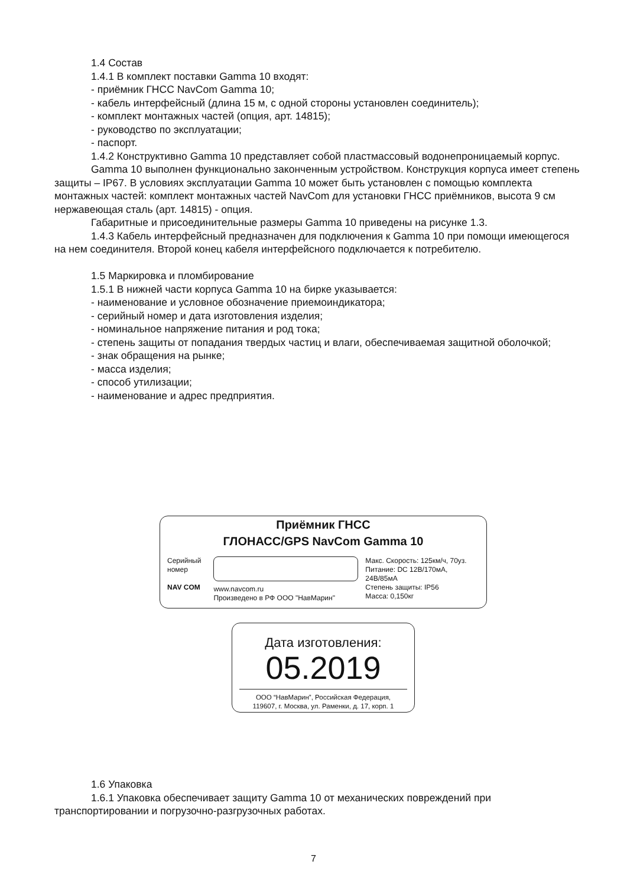1.4 Состав
1.4.1 В комплект поставки Gamma 10 входят:
- приёмник ГНСС NavCom Gamma 10;
- кабель интерфейсный (длина 15 м, с одной стороны установлен соединитель);
- комплект монтажных частей (опция, арт. 14815);
- руководство по эксплуатации;
- паспорт.
1.4.2 Конструктивно Gamma 10 представляет собой пластмассовый водонепроницаемый корпус.
Gamma 10 выполнен функционально законченным устройством. Конструкция корпуса имеет степень защиты – IP67. В условиях эксплуатации Gamma 10 может быть установлен с помощью комплекта монтажных частей: комплект монтажных частей NavCom для установки ГНСС приёмников, высота 9 см нержавеющая сталь (арт. 14815) - опция.
Габаритные и присоединительные размеры Gamma 10 приведены на рисунке 1.3.
1.4.3 Кабель интерфейсный предназначен для подключения к Gamma 10 при помощи имеющегося на нем соединителя. Второй конец кабеля интерфейсного подключается к потребителю.
1.5 Маркировка и пломбирование
1.5.1 В нижней части корпуса Gamma 10 на бирке указывается:
- наименование и условное обозначение приемоиндикатора;
- серийный номер и дата изготовления изделия;
- номинальное напряжение питания и род тока;
- степень защиты от попадания твердых частиц и влаги, обеспечиваемая защитной оболочкой;
- знак обращения на рынке;
- масса изделия;
- способ утилизации;
- наименование и адрес предприятия.
Приёмник ГНСС
ГЛОНАСС/GPS NavCom Gamma 10
Серийный
номер
NAV COM
www.navcom.ru
Произведено в РФ ООО "НавМарин"
Макс. Скорость: 125км/ч, 70уз.
Питание: DC 12В/170мА, 24В/85мА
Степень защиты: IP56
Масса: 0,150кг
Дата изготовления:
05.2019
ООО “НавМарин”, Российская Федерация,
119607, г. Москва, ул. Раменки, д. 17, корп. 1
1.6 Упаковка
1.6.1 Упаковка обеспечивает защиту Gamma 10 от механических повреждений при транспортировании и погрузочно-разгрузочных работах.
7